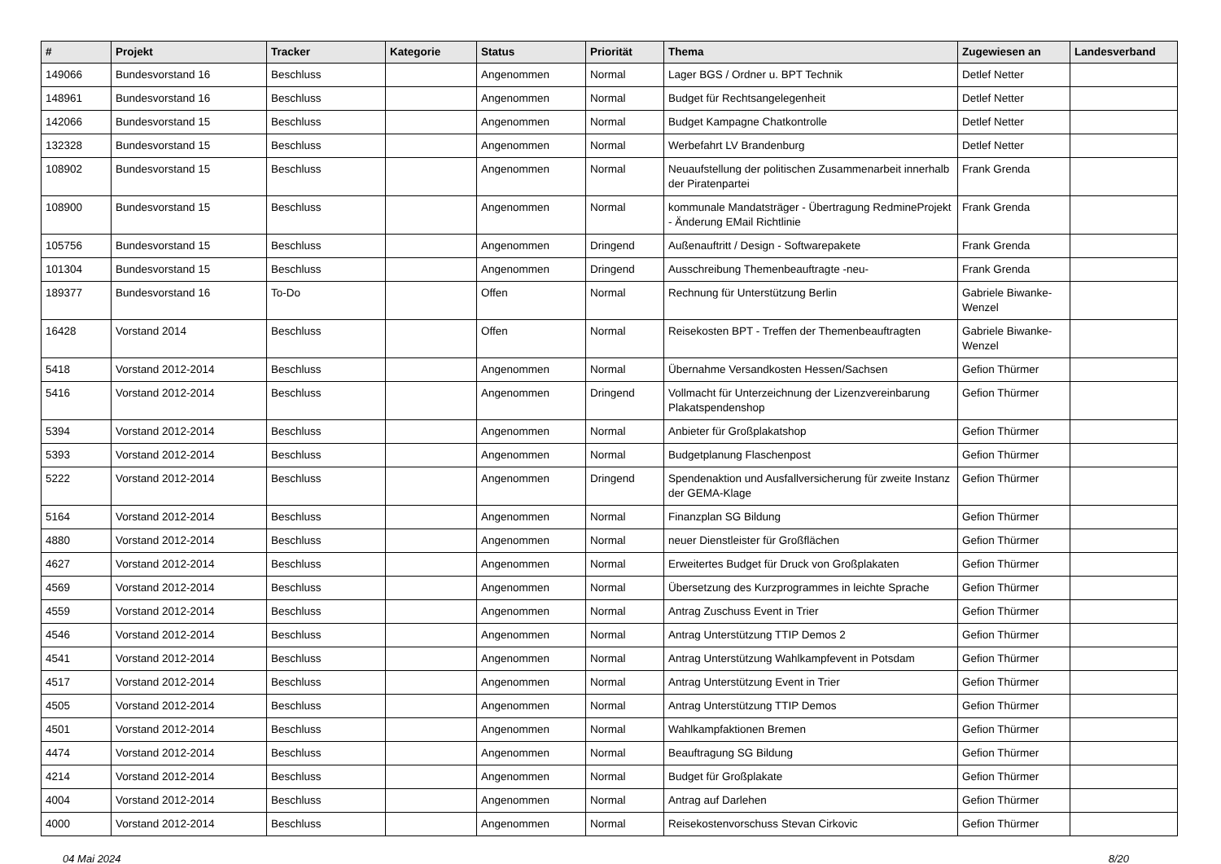| # | Projekt | Tracker | Kategorie | Status | Priorität | Thema | Zugewiesen an | Landesverband |
| --- | --- | --- | --- | --- | --- | --- | --- | --- |
| 149066 | Bundesvorstand 16 | Beschluss | | Angenommen | Normal | Lager BGS / Ordner u. BPT Technik | Detlef Netter | |
| 148961 | Bundesvorstand 16 | Beschluss | | Angenommen | Normal | Budget für Rechtsangelegenheit | Detlef Netter | |
| 142066 | Bundesvorstand 15 | Beschluss | | Angenommen | Normal | Budget Kampagne Chatkontrolle | Detlef Netter | |
| 132328 | Bundesvorstand 15 | Beschluss | | Angenommen | Normal | Werbefahrt LV Brandenburg | Detlef Netter | |
| 108902 | Bundesvorstand 15 | Beschluss | | Angenommen | Normal | Neuaufstellung der politischen Zusammenarbeit innerhalb der Piratenpartei | Frank Grenda | |
| 108900 | Bundesvorstand 15 | Beschluss | | Angenommen | Normal | kommunale Mandatsträger - Übertragung RedmineProjekt - Änderung EMail Richtlinie | Frank Grenda | |
| 105756 | Bundesvorstand 15 | Beschluss | | Angenommen | Dringend | Außenauftritt / Design - Softwarepakete | Frank Grenda | |
| 101304 | Bundesvorstand 15 | Beschluss | | Angenommen | Dringend | Ausschreibung Themenbeauftragte -neu- | Frank Grenda | |
| 189377 | Bundesvorstand 16 | To-Do | | Offen | Normal | Rechnung für Unterstützung Berlin | Gabriele Biwanke-Wenzel | |
| 16428 | Vorstand 2014 | Beschluss | | Offen | Normal | Reisekosten BPT - Treffen der Themenbeauftragten | Gabriele Biwanke-Wenzel | |
| 5418 | Vorstand 2012-2014 | Beschluss | | Angenommen | Normal | Übernahme Versandkosten Hessen/Sachsen | Gefion Thürmer | |
| 5416 | Vorstand 2012-2014 | Beschluss | | Angenommen | Dringend | Vollmacht für Unterzeichnung der Lizenzvereinbarung Plakatspendenshop | Gefion Thürmer | |
| 5394 | Vorstand 2012-2014 | Beschluss | | Angenommen | Normal | Anbieter für Großplakatshop | Gefion Thürmer | |
| 5393 | Vorstand 2012-2014 | Beschluss | | Angenommen | Normal | Budgetplanung Flaschenpost | Gefion Thürmer | |
| 5222 | Vorstand 2012-2014 | Beschluss | | Angenommen | Dringend | Spendenaktion und Ausfallversicherung für zweite Instanz der GEMA-Klage | Gefion Thürmer | |
| 5164 | Vorstand 2012-2014 | Beschluss | | Angenommen | Normal | Finanzplan SG Bildung | Gefion Thürmer | |
| 4880 | Vorstand 2012-2014 | Beschluss | | Angenommen | Normal | neuer Dienstleister für Großflächen | Gefion Thürmer | |
| 4627 | Vorstand 2012-2014 | Beschluss | | Angenommen | Normal | Erweitertes Budget für Druck von Großplakaten | Gefion Thürmer | |
| 4569 | Vorstand 2012-2014 | Beschluss | | Angenommen | Normal | Übersetzung des Kurzprogrammes in leichte Sprache | Gefion Thürmer | |
| 4559 | Vorstand 2012-2014 | Beschluss | | Angenommen | Normal | Antrag Zuschuss Event in Trier | Gefion Thürmer | |
| 4546 | Vorstand 2012-2014 | Beschluss | | Angenommen | Normal | Antrag Unterstützung TTIP Demos 2 | Gefion Thürmer | |
| 4541 | Vorstand 2012-2014 | Beschluss | | Angenommen | Normal | Antrag Unterstützung Wahlkampfevent in Potsdam | Gefion Thürmer | |
| 4517 | Vorstand 2012-2014 | Beschluss | | Angenommen | Normal | Antrag Unterstützung Event in Trier | Gefion Thürmer | |
| 4505 | Vorstand 2012-2014 | Beschluss | | Angenommen | Normal | Antrag Unterstützung TTIP Demos | Gefion Thürmer | |
| 4501 | Vorstand 2012-2014 | Beschluss | | Angenommen | Normal | Wahlkampfaktionen Bremen | Gefion Thürmer | |
| 4474 | Vorstand 2012-2014 | Beschluss | | Angenommen | Normal | Beauftragung SG Bildung | Gefion Thürmer | |
| 4214 | Vorstand 2012-2014 | Beschluss | | Angenommen | Normal | Budget für Großplakate | Gefion Thürmer | |
| 4004 | Vorstand 2012-2014 | Beschluss | | Angenommen | Normal | Antrag auf Darlehen | Gefion Thürmer | |
| 4000 | Vorstand 2012-2014 | Beschluss | | Angenommen | Normal | Reisekostenvorschuss Stevan Cirkovic | Gefion Thürmer | |
04 Mai 2024 8/20